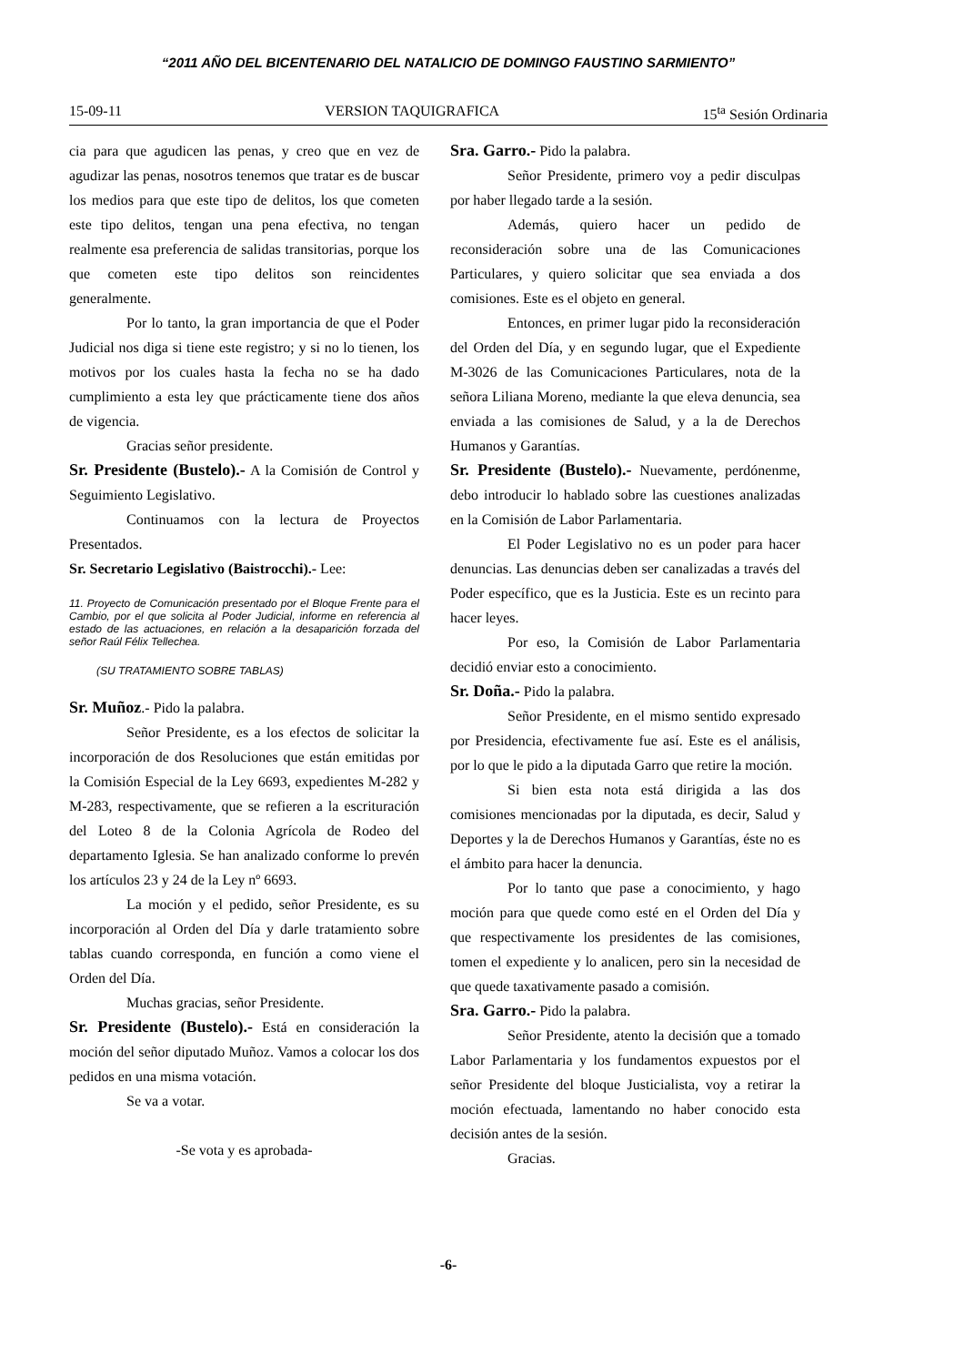“2011 AÑO DEL BICENTENARIO DEL NATALICIO DE DOMINGO FAUSTINO SARMIENTO”
15-09-11 VERSION TAQUIGRAFICA 15<sup>ta</sup> Sesión Ordinaria
cia para que agudicen las penas, y creo que en vez de agudizar las penas, nosotros tenemos que tratar es de buscar los medios para que este tipo de delitos, los que cometen este tipo delitos, tengan una pena efectiva, no tengan realmente esa preferencia de salidas transitorias, porque los que cometen este tipo delitos son reincidentes generalmente.
Por lo tanto, la gran importancia de que el Poder Judicial nos diga si tiene este registro; y si no lo tienen, los motivos por los cuales hasta la fecha no se ha dado cumplimiento a esta ley que prácticamente tiene dos años de vigencia.
Gracias señor presidente.
Sr. Presidente (Bustelo).- A la Comisión de Control y Seguimiento Legislativo.
Continuamos con la lectura de Proyectos Presentados.
Sr. Secretario Legislativo (Baistrocchi).- Lee:
11. Proyecto de Comunicación presentado por el Bloque Frente para el Cambio, por el que solicita al Poder Judicial, informe en referencia al estado de las actuaciones, en relación a la desaparición forzada del señor Raúl Félix Tellechea.
(SU TRATAMIENTO SOBRE TABLAS)
Sr. Muñoz.- Pido la palabra.
Señor Presidente, es a los efectos de solicitar la incorporación de dos Resoluciones que están emitidas por la Comisión Especial de la Ley 6693, expedientes M-282 y M-283, respectivamente, que se refieren a la escrituración del Loteo 8 de la Colonia Agrícola de Rodeo del departamento Iglesia. Se han analizado conforme lo prevén los artículos 23 y 24 de la Ley nº 6693.
La moción y el pedido, señor Presidente, es su incorporación al Orden del Día y darle tratamiento sobre tablas cuando corresponda, en función a como viene el Orden del Día.
Muchas gracias, señor Presidente.
Sr. Presidente (Bustelo).- Está en consideración la moción del señor diputado Muñoz. Vamos a colocar los dos pedidos en una misma votación.
Se va a votar.
-Se vota y es aprobada-
Sra. Garro.- Pido la palabra.
Señor Presidente, primero voy a pedir disculpas por haber llegado tarde a la sesión.
Además, quiero hacer un pedido de reconsideración sobre una de las Comunicaciones Particulares, y quiero solicitar que sea enviada a dos comisiones. Este es el objeto en general.
Entonces, en primer lugar pido la reconsideración del Orden del Día, y en segundo lugar, que el Expediente M-3026 de las Comunicaciones Particulares, nota de la señora Liliana Moreno, mediante la que eleva denuncia, sea enviada a las comisiones de Salud, y a la de Derechos Humanos y Garantías.
Sr. Presidente (Bustelo).- Nuevamente, perdónenme, debo introducir lo hablado sobre las cuestiones analizadas en la Comisión de Labor Parlamentaria.
El Poder Legislativo no es un poder para hacer denuncias. Las denuncias deben ser canalizadas a través del Poder específico, que es la Justicia. Este es un recinto para hacer leyes.
Por eso, la Comisión de Labor Parlamentaria decidió enviar esto a conocimiento.
Sr. Doña.- Pido la palabra.
Señor Presidente, en el mismo sentido expresado por Presidencia, efectivamente fue así. Este es el análisis, por lo que le pido a la diputada Garro que retire la moción.
Si bien esta nota está dirigida a las dos comisiones mencionadas por la diputada, es decir, Salud y Deportes y la de Derechos Humanos y Garantías, éste no es el ámbito para hacer la denuncia.
Por lo tanto que pase a conocimiento, y hago moción para que quede como esté en el Orden del Día y que respectivamente los presidentes de las comisiones, tomen el expediente y lo analicen, pero sin la necesidad de que quede taxativamente pasado a comisión.
Sra. Garro.- Pido la palabra.
Señor Presidente, atento la decisión que a tomado Labor Parlamentaria y los fundamentos expuestos por el señor Presidente del bloque Justicialista, voy a retirar la moción efectuada, lamentando no haber conocido esta decisión antes de la sesión.
Gracias.
-6-